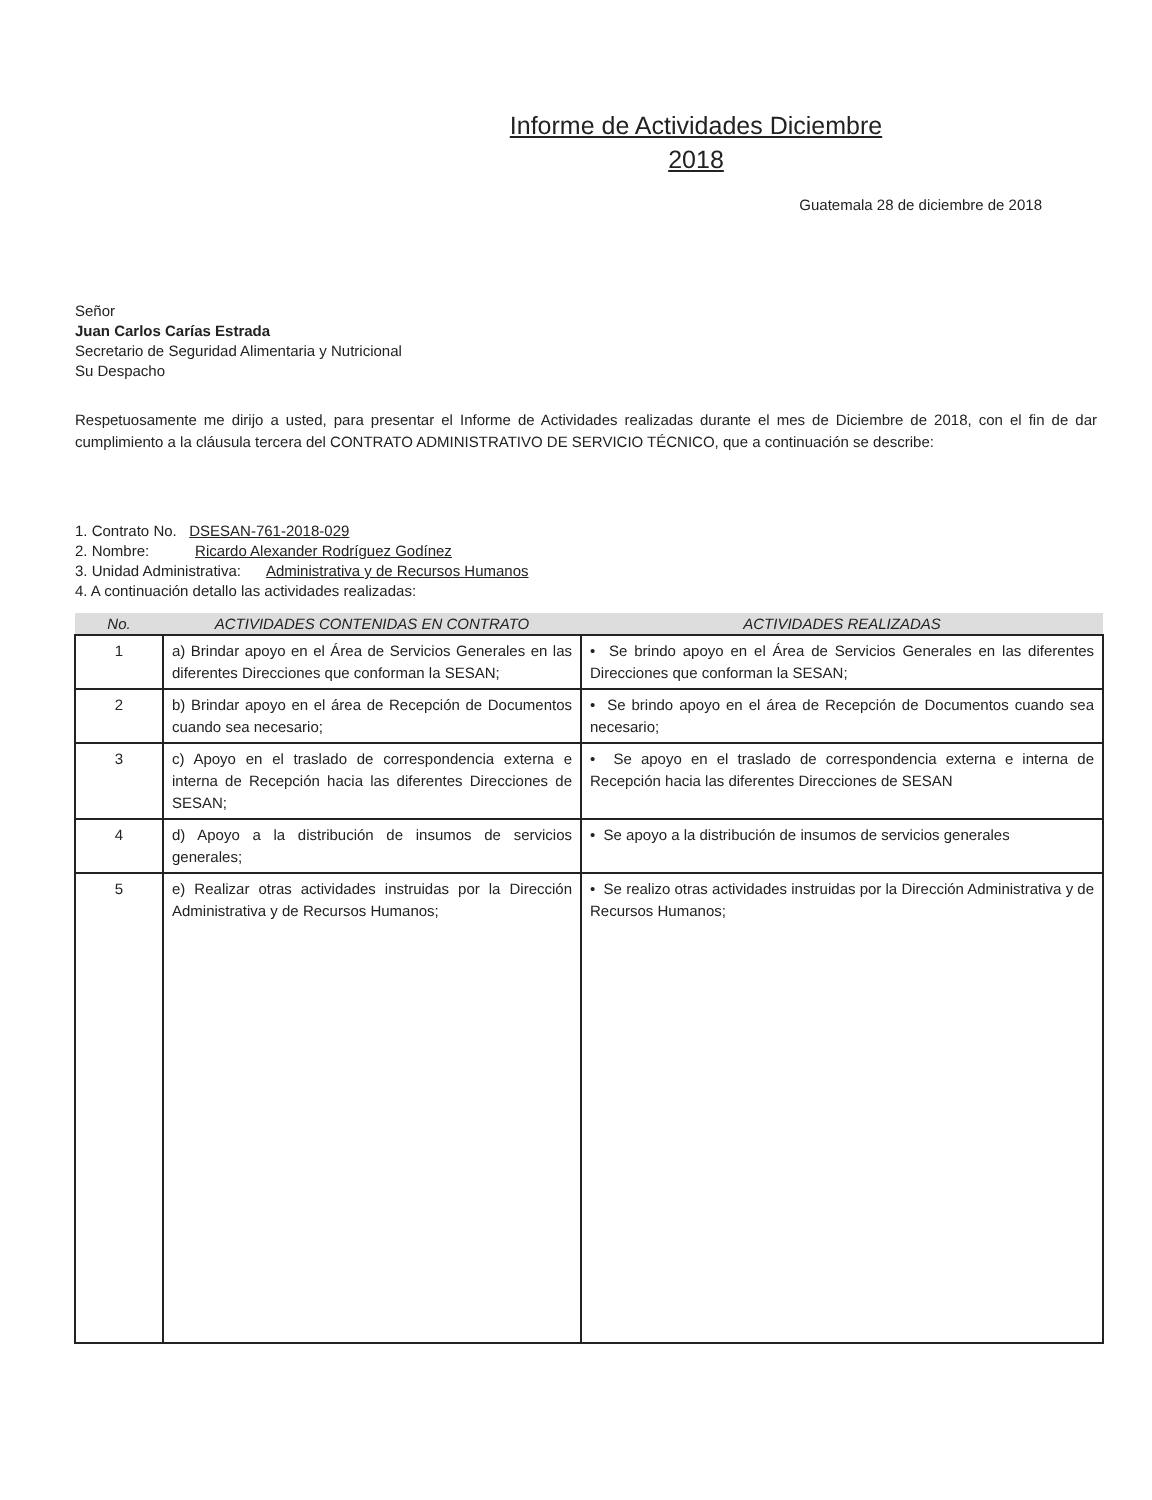Informe de Actividades Diciembre
2018
Guatemala 28 de diciembre de 2018
Señor
Juan Carlos Carías Estrada
Secretario de Seguridad Alimentaria y Nutricional
Su Despacho
Respetuosamente me dirijo a usted, para presentar el Informe de Actividades realizadas durante el mes de Diciembre de 2018, con el fin de dar cumplimiento a la cláusula tercera del CONTRATO ADMINISTRATIVO DE SERVICIO TÉCNICO, que a continuación se describe:
1. Contrato No. DSESAN-761-2018-029
2. Nombre: Ricardo Alexander Rodríguez Godínez
3. Unidad Administrativa: Administrativa y de Recursos Humanos
4. A continuación detallo las actividades realizadas:
| No. | ACTIVIDADES CONTENIDAS EN CONTRATO | ACTIVIDADES REALIZADAS |
| --- | --- | --- |
| 1 | a) Brindar apoyo en el Área de Servicios Generales en las diferentes Direcciones que conforman la SESAN; | • Se brindo apoyo en el Área de Servicios Generales en las diferentes Direcciones que conforman la SESAN; |
| 2 | b) Brindar apoyo en el área de Recepción de Documentos cuando sea necesario; | • Se brindo apoyo en el área de Recepción de Documentos cuando sea necesario; |
| 3 | c) Apoyo en el traslado de correspondencia externa e interna de Recepción hacia las diferentes Direcciones de SESAN; | • Se apoyo en el traslado de correspondencia externa e interna de Recepción hacia las diferentes Direcciones de SESAN |
| 4 | d) Apoyo a la distribución de insumos de servicios generales; | • Se apoyo a la distribución de insumos de servicios generales |
| 5 | e) Realizar otras actividades instruidas por la Dirección Administrativa y de Recursos Humanos; | • Se realizo otras actividades instruidas por la Dirección Administrativa y de Recursos Humanos; |